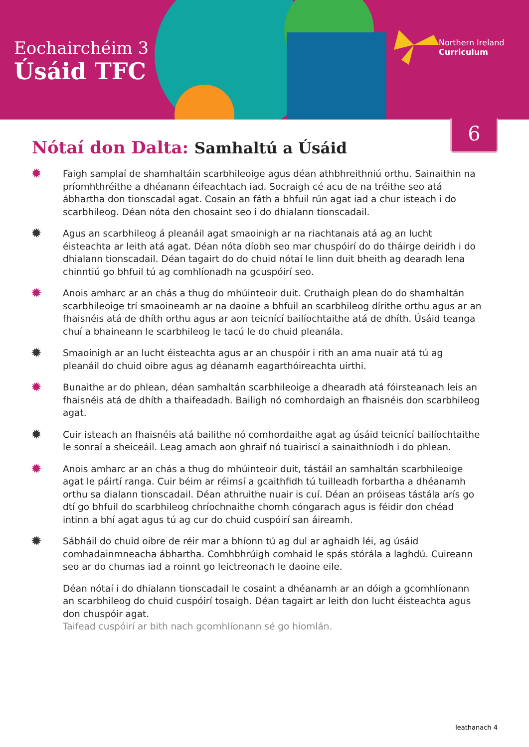Eochairchéim 3
Úsáid TFC
Northern Ireland
Curriculum
6
Nótaí don Dalta: Samhaltú a Úsáid
✹
Faigh samplaí de shamhaltáin scarbhileoige agus déan athbhreithniú orthu. Sainaithin na príomhthréithe a dhéanann éifeachtach iad. Socraigh cé acu de na tréithe seo atá ábhartha don tionscadal agat. Cosain an fáth a bhfuil rún agat iad a chur isteach i do scarbhileog. Déan nóta den chosaint seo i do dhialann tionscadail.
✹
Agus an scarbhileog á pleanáil agat smaoinigh ar na riachtanais atá ag an lucht éisteachta ar leith atá agat. Déan nóta díobh seo mar chuspóirí do do tháirge deiridh i do dhialann tionscadail. Déan tagairt do do chuid nótaí le linn duit bheith ag dearadh lena chinntiú go bhfuil tú ag comhlíonadh na gcuspóirí seo.
✹
Anois amharc ar an chás a thug do mhúinteoir duit. Cruthaigh plean do do shamhaltán scarbhileoige trí smaoineamh ar na daoine a bhfuil an scarbhileog dírithe orthu agus ar an fhaisnéis atá de dhíth orthu agus ar aon teicnící bailíochtaithe atá de dhíth. Úsáid teanga chuí a bhaineann le scarbhileog le tacú le do chuid pleanála.
✹
Smaoinigh ar an lucht éisteachta agus ar an chuspóir i rith an ama nuair atá tú ag pleanáil do chuid oibre agus ag déanamh eagarthóireachta uirthi.
✹
Bunaithe ar do phlean, déan samhaltán scarbhileoige a dhearadh atá fóirsteanach leis an fhaisnéis atá de dhíth a thaifeadadh. Bailigh nó comhordaigh an fhaisnéis don scarbhileog agat.
✹
Cuir isteach an fhaisnéis atá bailithe nó comhordaithe agat ag úsáid teicnící bailíochtaithe le sonraí a sheiceáil. Leag amach aon ghraif nó tuairiscí a sainaithníodh i do phlean.
✹
Anois amharc ar an chás a thug do mhúinteoir duit, tástáil an samhaltán scarbhileoige agat le páirtí ranga. Cuir béim ar réimsí a gcaithfidh tú tuilleadh forbartha a dhéanamh orthu sa dialann tionscadail. Déan athruithe nuair is cuí. Déan an próiseas tástála arís go dtí go bhfuil do scarbhileog chríochnaithe chomh cóngarach agus is féidir don chéad intinn a bhí agat agus tú ag cur do chuid cuspóirí san áireamh.
✹
Sábháil do chuid oibre de réir mar a bhíonn tú ag dul ar aghaidh léi, ag úsáid comhadainmneacha ábhartha. Comhbhrúigh comhaid le spás stórála a laghdú. Cuireann seo ar do chumas iad a roinnt go leictreonach le daoine eile.
Déan nótaí i do dhialann tionscadail le cosaint a dhéanamh ar an dóigh a gcomhlíonann an scarbhileog do chuid cuspóirí tosaigh. Déan tagairt ar leith don lucht éisteachta agus don chuspóir agat.
Taifead cuspóirí ar bith nach gcomhlíonann sé go hiomlán.
leathanach 4